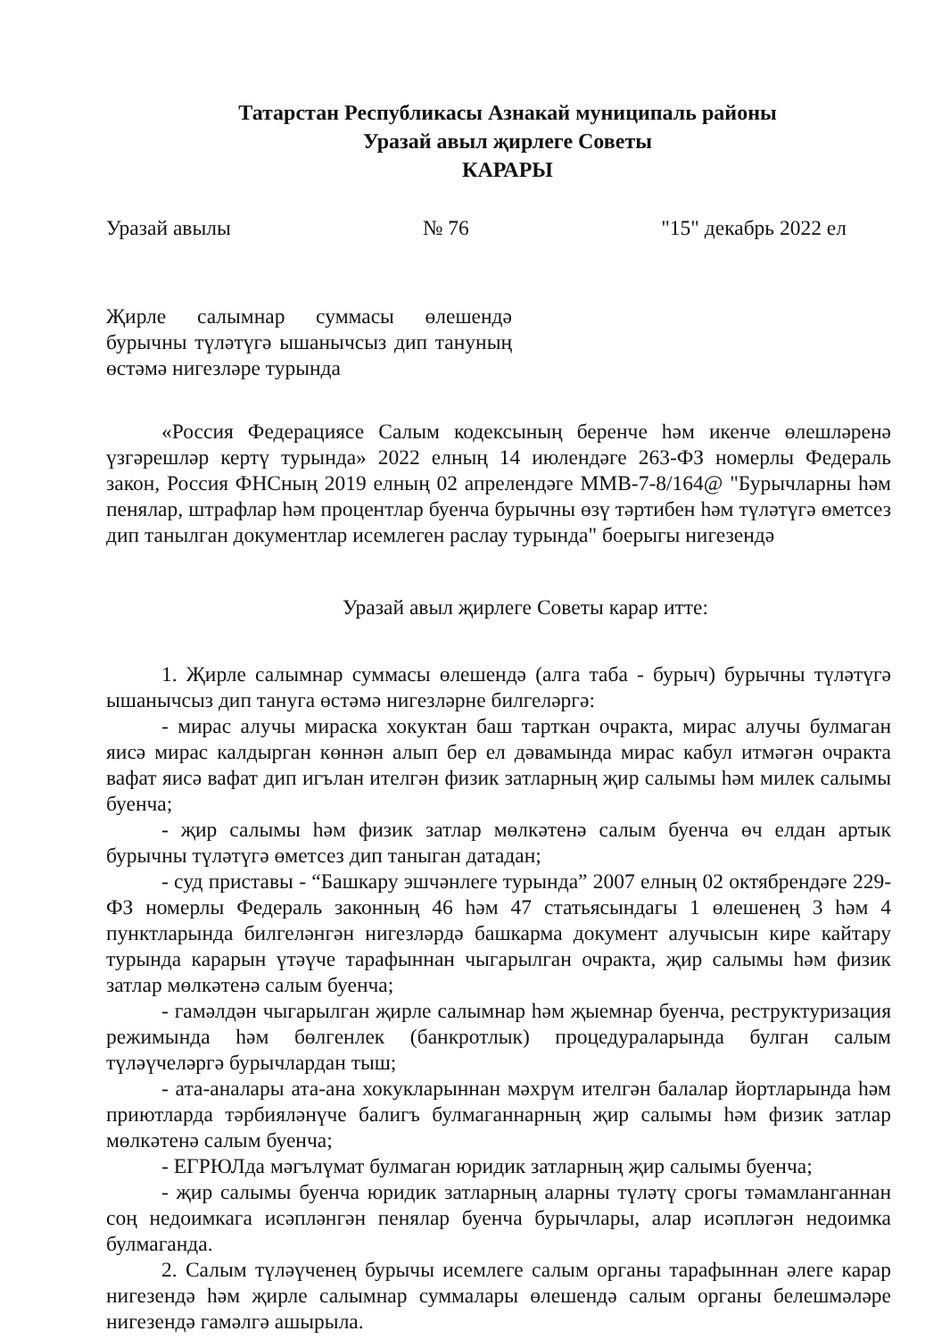Татарстан Республикасы Азнакай муниципаль районы
Уразай авыл җирлеге Советы
КАРАРЫ
Уразай авылы № 76 "15" декабрь 2022 ел
Җирле салымнар суммасы өлешендә бурычны түләтүгә ышанычсыз дип тануның өстәмә нигезләре турында
«Россия Федерациясе Салым кодексының беренче һәм икенче өлешләренә үзгәрешләр кертү турында» 2022 елның 14 июлендәге 263-ФЗ номерлы Федераль закон, Россия ФНСның 2019 елның 02 апрелендәге ММВ-7-8/164@ "Бурычларны һәм пенялар, штрафлар һәм процентлар буенча бурычны өзү тәртибен һәм түләтүгә өметсез дип танылган документлар исемлеген раслау турында" боерыгы нигезендә
Уразай авыл җирлеге Советы карар итте:
1. Җирле салымнар суммасы өлешендә (алга таба - бурыч) бурычны түләтүгә ышанычсыз дип тануга өстәмә нигезләрне билгеләргә:
- мирас алучы мираска хокуктан баш тарткан очракта, мирас алучы булмаган яисә мирас калдырган көннән алып бер ел дәвамында мирас кабул итмәгән очракта вафат яисә вафат дип игълан ителгән физик затларның җир салымы һәм милек салымы буенча;
- җир салымы һәм физик затлар мөлкәтенә салым буенча өч елдан артык бурычны түләтүгә өметсез дип таныган датадан;
- суд приставы - “Башкару эшчәнлеге турында” 2007 елның 02 октябрендәге 229-ФЗ номерлы Федераль законның 46 һәм 47 статьясындагы 1 өлешенең 3 һәм 4 пунктларында билгеләнгән нигезләрдә башкарма документ алучысын кире кайтару турында карарын үтәүче тарафыннан чыгарылган очракта, җир салымы һәм физик затлар мөлкәтенә салым буенча;
- гамәлдән чыгарылган җирле салымнар һәм җыемнар буенча, реструктуризация режимында һәм бөлгенлек (банкротлык) процедураларында булган салым түләүчеләргә бурычлардан тыш;
- ата-аналары ата-ана хокукларыннан мәхрүм ителгән балалар йортларында һәм приютларда тәрбияләнүче балигъ булмаганнарның җир салымы һәм физик затлар мөлкәтенә салым буенча;
- ЕГРЮЛда мәгълүмат булмаган юридик затларның җир салымы буенча;
- җир салымы буенча юридик затларның аларны түләтү срогы тәмамланганнан соң недоимкага исәпләнгән пенялар буенча бурычлары, алар исәпләгән недоимка булмаганда.
2. Салым түләүченең бурычы исемлеге салым органы тарафыннан әлеге карар нигезендә һәм җирле салымнар суммалары өлешендә салым органы белешмәләре нигезендә гамәлгә ашырыла.